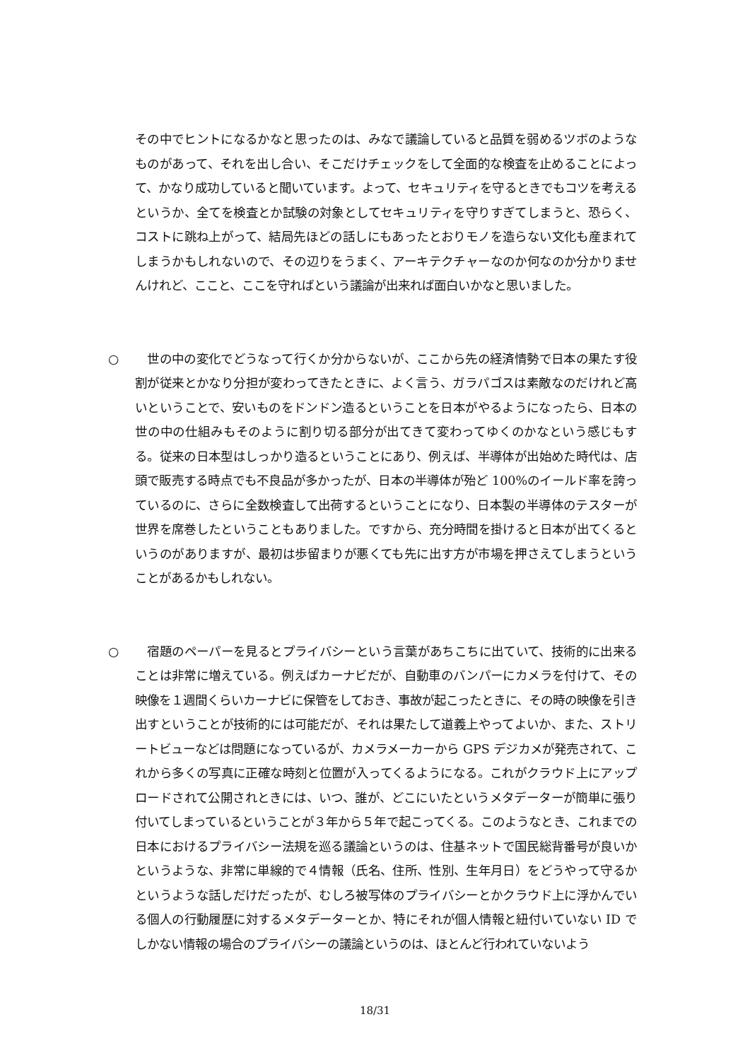その中でヒントになるかなと思ったのは、みなで議論していると品質を弱めるツボのようなものがあって、それを出し合い、そこだけチェックをして全面的な検査を止めることによって、かなり成功していると聞いています。よって、セキュリティを守るときでもコツを考えるというか、全てを検査とか試験の対象としてセキュリティを守りすぎてしまうと、恐らく、コストに跳ね上がって、結局先ほどの話しにもあったとおりモノを造らない文化も産まれてしまうかもしれないので、その辺りをうまく、アーキテクチャーなのか何なのか分かりませんけれど、ここと、ここを守ればという議論が出来れば面白いかなと思いました。
○
　世の中の変化でどうなって行くか分からないが、ここから先の経済情勢で日本の果たす役割が従来とかなり分担が変わってきたときに、よく言う、ガラパゴスは素敵なのだけれど高いということで、安いものをドンドン造るということを日本がやるようになったら、日本の世の中の仕組みもそのように割り切る部分が出てきて変わってゆくのかなという感じもする。従来の日本型はしっかり造るということにあり、例えば、半導体が出始めた時代は、店頭で販売する時点でも不良品が多かったが、日本の半導体が殆ど 100%のイールド率を誇っているのに、さらに全数検査して出荷するということになり、日本製の半導体のテスターが世界を席巻したということもありました。ですから、充分時間を掛けると日本が出てくるというのがありますが、最初は歩留まりが悪くても先に出す方が市場を押さえてしまうということがあるかもしれない。
○
　宿題のペーパーを見るとプライバシーという言葉があちこちに出ていて、技術的に出来ることは非常に増えている。例えばカーナビだが、自動車のバンパーにカメラを付けて、その映像を１週間くらいカーナビに保管をしておき、事故が起こったときに、その時の映像を引き出すということが技術的には可能だが、それは果たして道義上やってよいか、また、ストリートビューなどは問題になっているが、カメラメーカーから GPS デジカメが発売されて、これから多くの写真に正確な時刻と位置が入ってくるようになる。これがクラウド上にアップロードされて公開されときには、いつ、誰が、どこにいたというメタデーターが簡単に張り付いてしまっているということが３年から５年で起こってくる。このようなとき、これまでの日本におけるプライバシー法規を巡る議論というのは、住基ネットで国民総背番号が良いかというような、非常に単線的で４情報（氏名、住所、性別、生年月日）をどうやって守るかというような話しだけだったが、むしろ被写体のプライバシーとかクラウド上に浮かんでいる個人の行動履歴に対するメタデーターとか、特にそれが個人情報と紐付いていない ID でしかない情報の場合のプライバシーの議論というのは、ほとんど行われていないよう
18/31